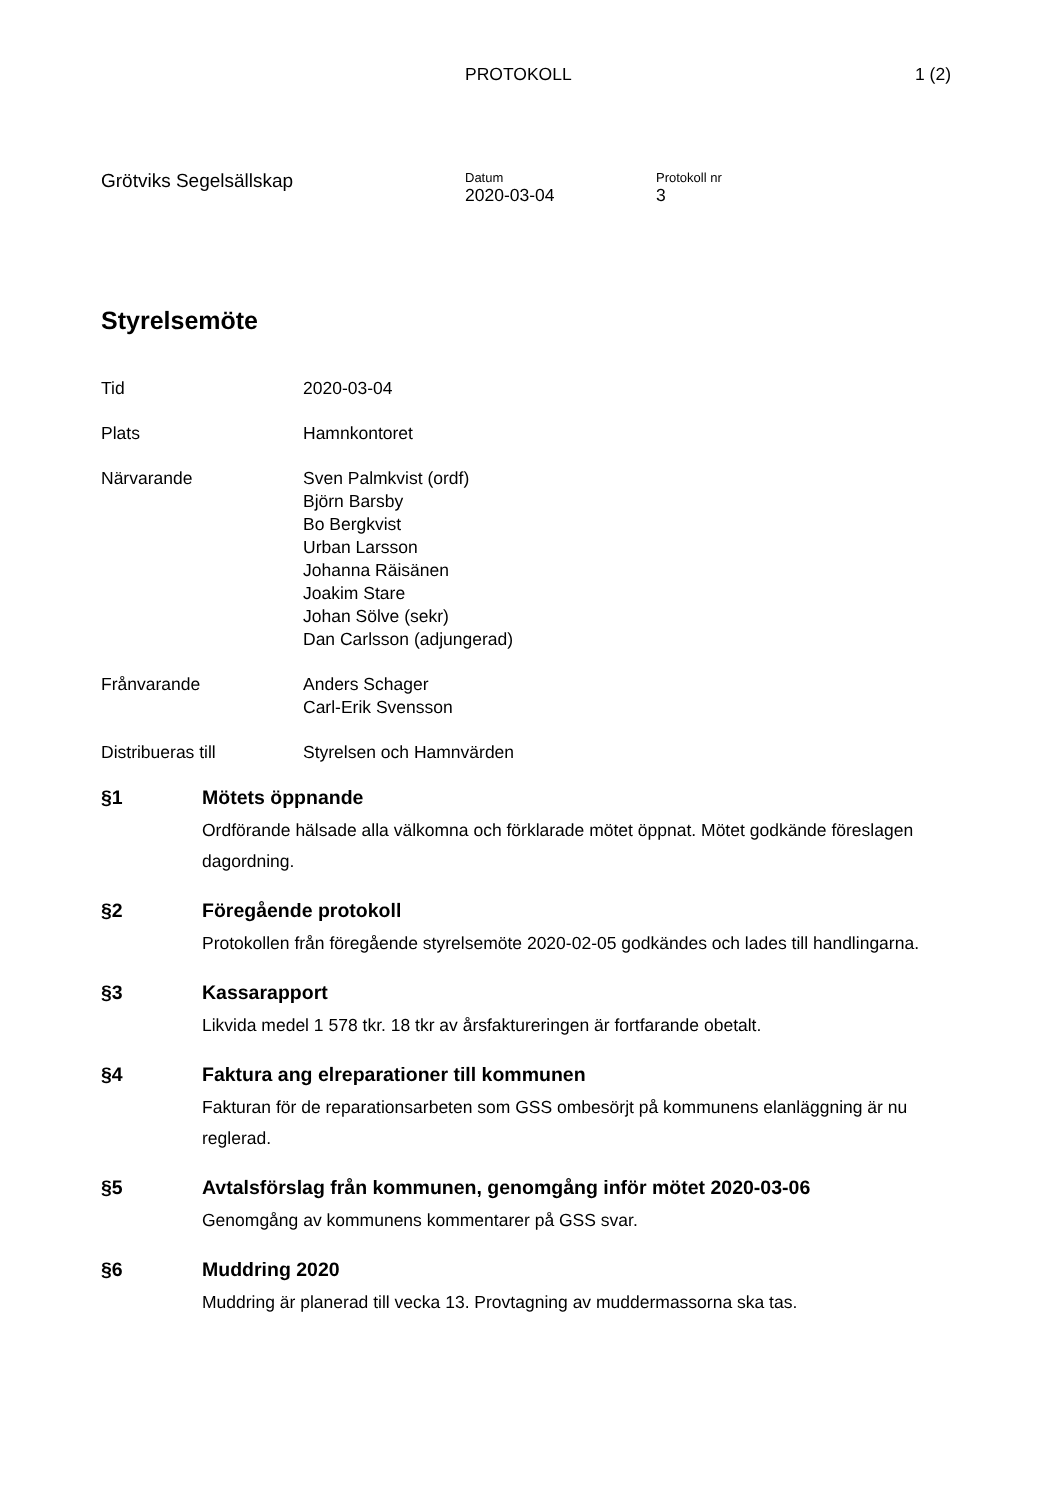PROTOKOLL 1 (2)
Grötviks Segelsällskap
Datum
2020-03-04
Protokoll nr
3
Styrelsemöte
Tid 2020-03-04
Plats Hamnkontoret
Närvarande Sven Palmkvist (ordf)
Björn Barsby
Bo Bergkvist
Urban Larsson
Johanna Räisänen
Joakim Stare
Johan Sölve (sekr)
Dan Carlsson (adjungerad)
Frånvarande Anders Schager
Carl-Erik Svensson
Distribueras till Styrelsen och Hamnvärden
§1 Mötets öppnande
Ordförande hälsade alla välkomna och förklarade mötet öppnat. Mötet godkände föreslagen dagordning.
§2 Föregående protokoll
Protokollen från föregående styrelsemöte 2020-02-05 godkändes och lades till handlingarna.
§3 Kassarapport
Likvida medel 1 578 tkr. 18 tkr av årsfaktureringen är fortfarande obetalt.
§4 Faktura ang elreparationer till kommunen
Fakturan för de reparationsarbeten som GSS ombesörjt på kommunens elanläggning är nu reglerad.
§5 Avtalsförslag från kommunen, genomgång inför mötet 2020-03-06
Genomgång av kommunens kommentarer på GSS svar.
§6 Muddring 2020
Muddring är planerad till vecka 13. Provtagning av muddermassorna ska tas.